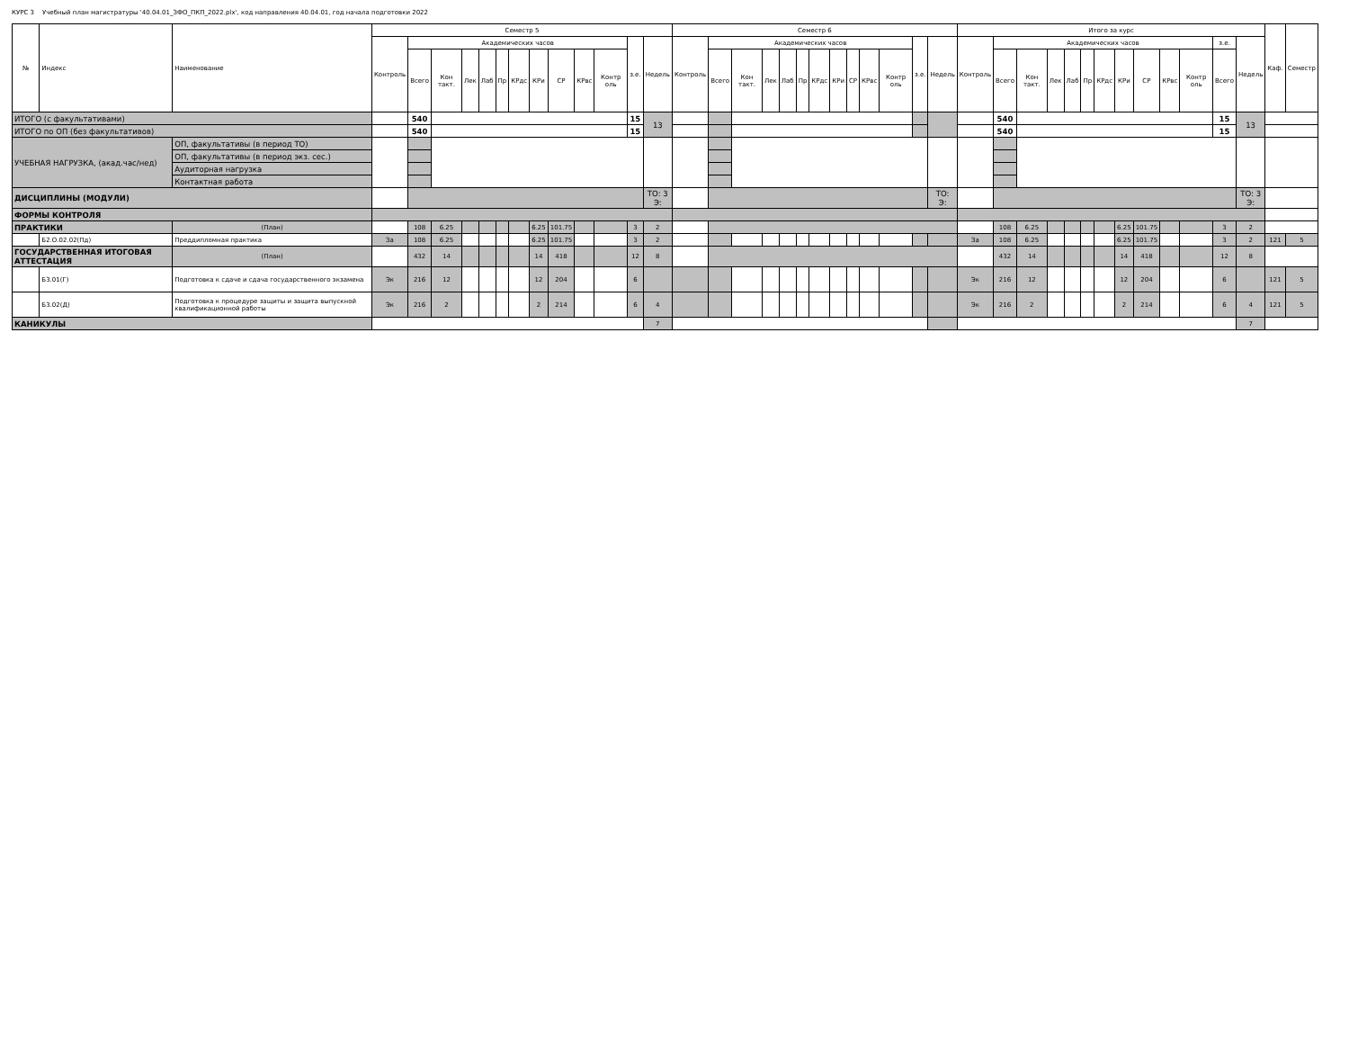КУРС 3 Учебный план магистратуры '40.04.01_ЗФО_ПКП_2022.plx', код направления 40.04.01, год начала подготовки 2022
| № | Индекс | Наименование | | Семестр 5 | | | | | | | | | | | | | Семестр 6 | | | | | | | | | | | | | Итого за курс | | | | | | | | | | | | | Каф. | Семестр |
| --- | --- | --- | --- | --- | --- | --- | --- | --- | --- | --- | --- | --- | --- | --- | --- | --- | --- | --- | --- | --- | --- | --- | --- | --- | --- | --- | --- | --- | --- | --- | --- | --- | --- | --- | --- | --- | --- | --- | --- | --- | --- | --- | --- | --- |
| | | | | Контроль | Академических часов | | | | | | | | | | з.е. | Недель | Контроль | Академических часов | | | | | | | | | | з.е. | Недель | Контроль | Академических часов | | | | | | | | | | з.е. | Недель | | |
| | | | | | Всего | Кон такт. | Лек | Лаб | Пр | КРдс | КРи | СР | КРвс | Контр оль | | | | Всего | Кон такт. | Лек | Лаб | Пр | КРдс | КРи | СР | КРвс | Контр оль | | | | Всего | Кон такт. | Лек | Лаб | Пр | КРдс | КРи | СР | КРвс | Контр оль | Всего | | | |
| ИТОГО (с факультативами) | | | | | 540 | | | | | | | | | | 15 | 13 | | | | | | | | | | | | | | | 540 | | | | | | | | | | 15 | 13 | | |
| ИТОГО по ОП (без факультативов) | | | | | 540 | | | | | | | | | | 15 | | | | | | | | | | | | | | | | 540 | | | | | | | | | | 15 | | | |
| УЧЕБНАЯ НАГРУЗКА, (акад.час/нед) | | ОП, факультативы (в период ТО) | | | | | | | | | | | | | | | | | | | | | | | | | | | | | | | | | | | | | | | | | | |
| | | ОП, факультативы (в период экз. сес.) | | | | | | | | | | | | | | | | | | | | | | | | | | | | | | | | | | | | | | | | | | |
| | | Аудиторная нагрузка | | | | | | | | | | | | | | | | | | | | | | | | | | | | | | | | | | | | | | | | | | |
| | | Контактная работа | | | | | | | | | | | | | | | | | | | | | | | | | | | | | | | | | | | | | | | | | | |
| ДИСЦИПЛИНЫ (МОДУЛИ) | | | | | | | | | | | | | | | | ТО: 3 Э: | | | | | | | | | | | | | ТО: Э: | | | | | | | | | | | | | ТО: 3 Э: | | |
| ФОРМЫ КОНТРОЛЯ | | | | | | | | | | | | | | | | | | | | | | | | | | | | | | | | | | | | | | | | | | | | |
| ПРАКТИКИ | | | (План) | | 108 | 6.25 | | | | | 6.25 | 101.75 | | | 3 | 2 | | | | | | | | | | | | | | | 108 | 6.25 | | | | | 6.25 | 101.75 | | | 3 | 2 | | |
| | Б2.О.02.02(Пд) | Преддипломная практика | | За | 108 | 6.25 | | | | | 6.25 | 101.75 | | | 3 | 2 | | | | | | | | | | | | | | За | 108 | 6.25 | | | | | 6.25 | 101.75 | | | 3 | 2 | 121 | 5 |
| ГОСУДАРСТВЕННАЯ ИТОГОВАЯ АТТЕСТАЦИЯ | | | (План) | | 432 | 14 | | | | | 14 | 418 | | | 12 | 8 | | | | | | | | | | | | | | | 432 | 14 | | | | | 14 | 418 | | | 12 | 8 | | |
| | Б3.01(Г) | Подготовка к сдаче и сдача государственного экзамена | | Эк | 216 | 12 | | | | | 12 | 204 | | | 6 | | | | | | | | | | | | | | | Эк | 216 | 12 | | | | | 12 | 204 | | | 6 | | 121 | 5 |
| | Б3.02(Д) | Подготовка к процедуре защиты и защита выпускной квалификационной работы | | Эк | 216 | 2 | | | | | 2 | 214 | | | 6 | 4 | | | | | | | | | | | | | | Эк | 216 | 2 | | | | | 2 | 214 | | | 6 | 4 | 121 | 5 |
| КАНИКУЛЫ | | | | | | | | | | | | | | | | 7 | | | | | | | | | | | | | | | | | | | | | | | | | | 7 | | |